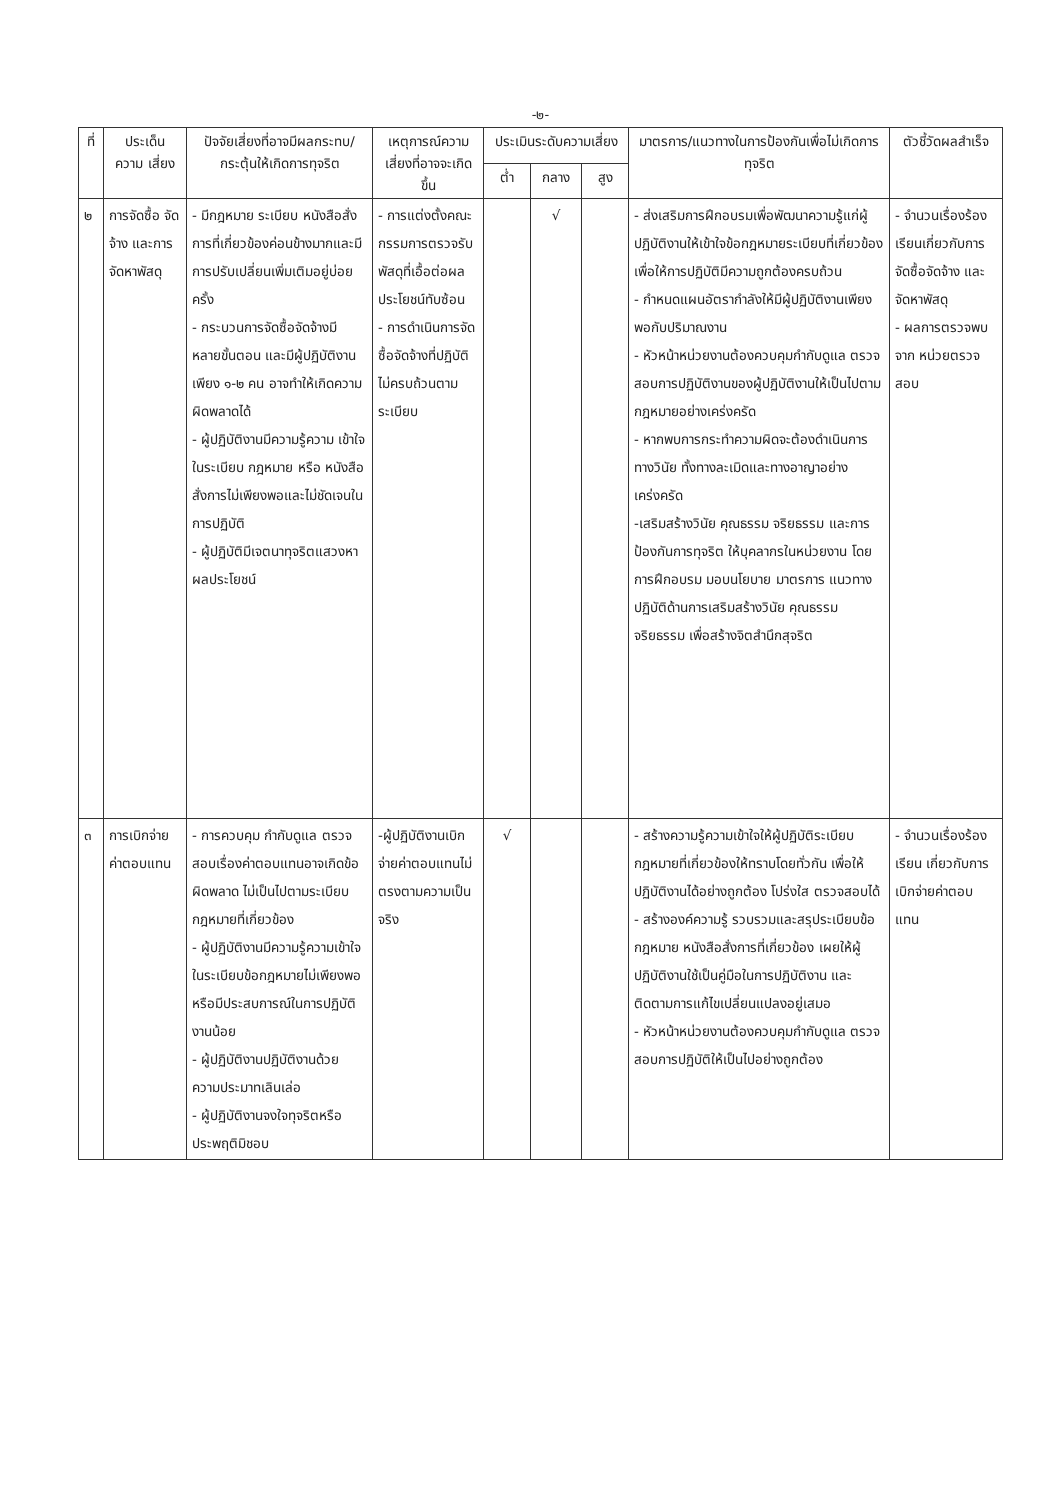-๒-
| ที่ | ประเด็น ความ เสี่ยง | ปัจจัยเสี่ยงที่อาจมีผลกระทบ/กระตุ้นให้เกิดการทุจริต | เหตุการณ์ความเสี่ยงที่อาจจะเกิดขึ้น | ประเมินระดับความเสี่ยง | | | มาตรการ/แนวทางในการป้องกันเพื่อไม่เกิดการทุจริต | ตัวชี้วัดผลสำเร็จ |
| --- | --- | --- | --- | --- | --- | --- | --- | --- |
| | | | | ต่ำ | กลาง | สูง | | |
| ๒ | การจัดซื้อ จัดจ้าง และการ จัดหาพัสดุ | - มีกฎหมาย ระเบียบ หนังสือสั่งการที่เกี่ยวข้องค่อนข้างมากและมีการปรับเปลี่ยนเพิ่มเติมอยู่บ่อยครั้ง - กระบวนการจัดซื้อจัดจ้างมี หลายขั้นตอน และมีผู้ปฏิบัติงาน เพียง ๑-๒ คน อาจทำให้เกิดความผิดพลาดได้ - ผู้ปฏิบัติงานมีความรู้ความ เข้าใจในระเบียบ กฎหมาย หรือ หนังสือสั่งการไม่เพียงพอและไม่ชัดเจนในการปฏิบัติ - ผู้ปฏิบัติมีเจตนาทุจริตแสวงหาผลประโยชน์ | - การแต่งตั้งคณะกรรมการตรวจรับพัสดุที่เอื้อต่อผล ประโยชน์ทับซ้อน - การดำเนินการจัดซื้อจัดจ้างที่ปฏิบัติไม่ครบถ้วนตามระเบียบ | | √ | | - ส่งเสริมการฝึกอบรมเพื่อพัฒนาความรู้แก่ผู้ปฏิบัติงานให้เข้าใจข้อกฎหมายระเบียบที่เกี่ยวข้องเพื่อให้การปฏิบัติมีความถูกต้องครบถ้วน - กำหนดแผนอัตรากำลังให้มีผู้ปฏิบัติงานเพียงพอกับปริมาณงาน - หัวหน้าหน่วยงานต้องควบคุมกำกับดูแล ตรวจสอบการปฏิบัติงานของผู้ปฏิบัติงานให้เป็นไปตามกฎหมายอย่างเคร่งครัด - หากพบการกระทำความผิดจะต้องดำเนินการทางวินัย ทั้งทางละเมิดและทางอาญาอย่างเคร่งครัด -เสริมสร้างวินัย คุณธรรม จริยธรรม และการป้องกันการทุจริต ให้บุคลากรในหน่วยงาน โดยการฝึกอบรม มอบนโยบาย มาตรการ แนวทางปฏิบัติด้านการเสริมสร้างวินัย คุณธรรม จริยธรรม เพื่อสร้างจิตสำนึกสุจริต | - จำนวนเรื่องร้องเรียนเกี่ยวกับการจัดซื้อจัดจ้าง และจัดหาพัสดุ - ผลการตรวจพบจาก หน่วยตรวจสอบ |
| ๓ | การเบิกจ่ายค่าตอบแทน | - การควบคุม กำกับดูแล ตรวจสอบเรื่องค่าตอบแทนอาจเกิดข้อผิดพลาด ไม่เป็นไปตามระเบียบกฎหมายที่เกี่ยวข้อง - ผู้ปฏิบัติงานมีความรู้ความเข้าใจในระเบียบข้อกฎหมายไม่เพียงพอหรือมีประสบการณ์ในการปฏิบัติงานน้อย - ผู้ปฏิบัติงานปฏิบัติงานด้วยความประมาทเลินเล่อ - ผู้ปฏิบัติงานจงใจทุจริตหรือประพฤติมิชอบ | -ผู้ปฏิบัติงานเบิกจ่ายค่าตอบแทนไม่ตรงตามความเป็นจริง | √ | | | - สร้างความรู้ความเข้าใจให้ผู้ปฏิบัติระเบียบกฎหมายที่เกี่ยวข้องให้ทราบโดยทั่วกัน เพื่อให้ปฏิบัติงานได้อย่างถูกต้อง โปร่งใส ตรวจสอบได้ - สร้างองค์ความรู้ รวบรวมและสรุประเบียบข้อกฎหมาย หนังสือสั่งการที่เกี่ยวข้อง เผยให้ผู้ปฏิบัติงานใช้เป็นคู่มือในการปฏิบัติงาน และติดตามการแก้ไขเปลี่ยนแปลงอยู่เสมอ - หัวหน้าหน่วยงานต้องควบคุมกำกับดูแล ตรวจสอบการปฏิบัติให้เป็นไปอย่างถูกต้อง | - จำนวนเรื่องร้องเรียน เกี่ยวกับการเบิกจ่ายค่าตอบ แทน |